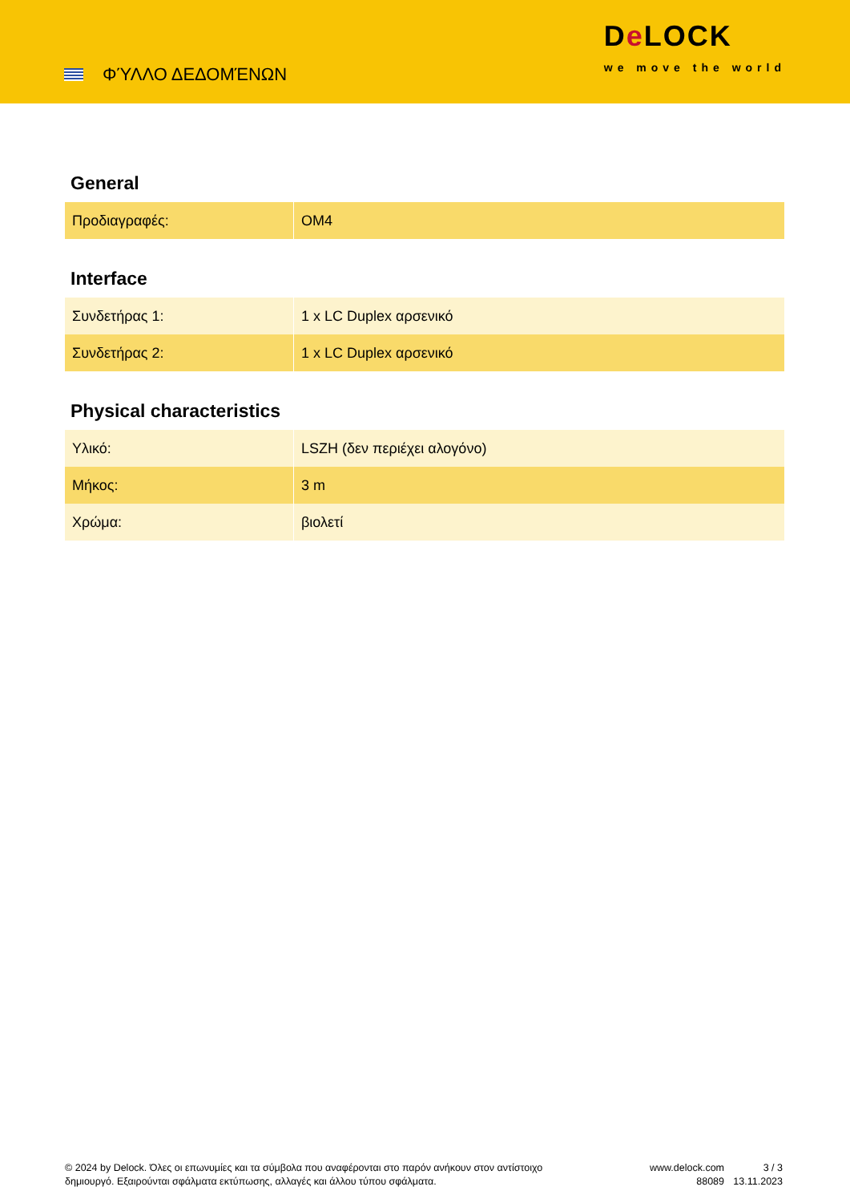ΦΎΛΛΟ ΔΕΔΟΜΈΝΩΝ
De LOCK
we move the world
General
| Προδιαγραφές: | OM4 |
Interface
| Συνδετήρας 1: | 1 x LC Duplex αρσενικό |
| Συνδετήρας 2: | 1 x LC Duplex αρσενικό |
Physical characteristics
| Υλικό: | LSZH (δεν περιέχει αλογόνο) |
| Μήκος: | 3 m |
| Χρώμα: | βιολετί |
© 2024 by Delock. Όλες οι επωνυμίες και τα σύμβολα που αναφέρονται στο παρόν ανήκουν στον αντίστοιχο δημιουργό. Εξαιρούνται σφάλματα εκτύπωσης, αλλαγές και άλλου τύπου σφάλματα.
www.delock.com
88089
3 / 3
13.11.2023